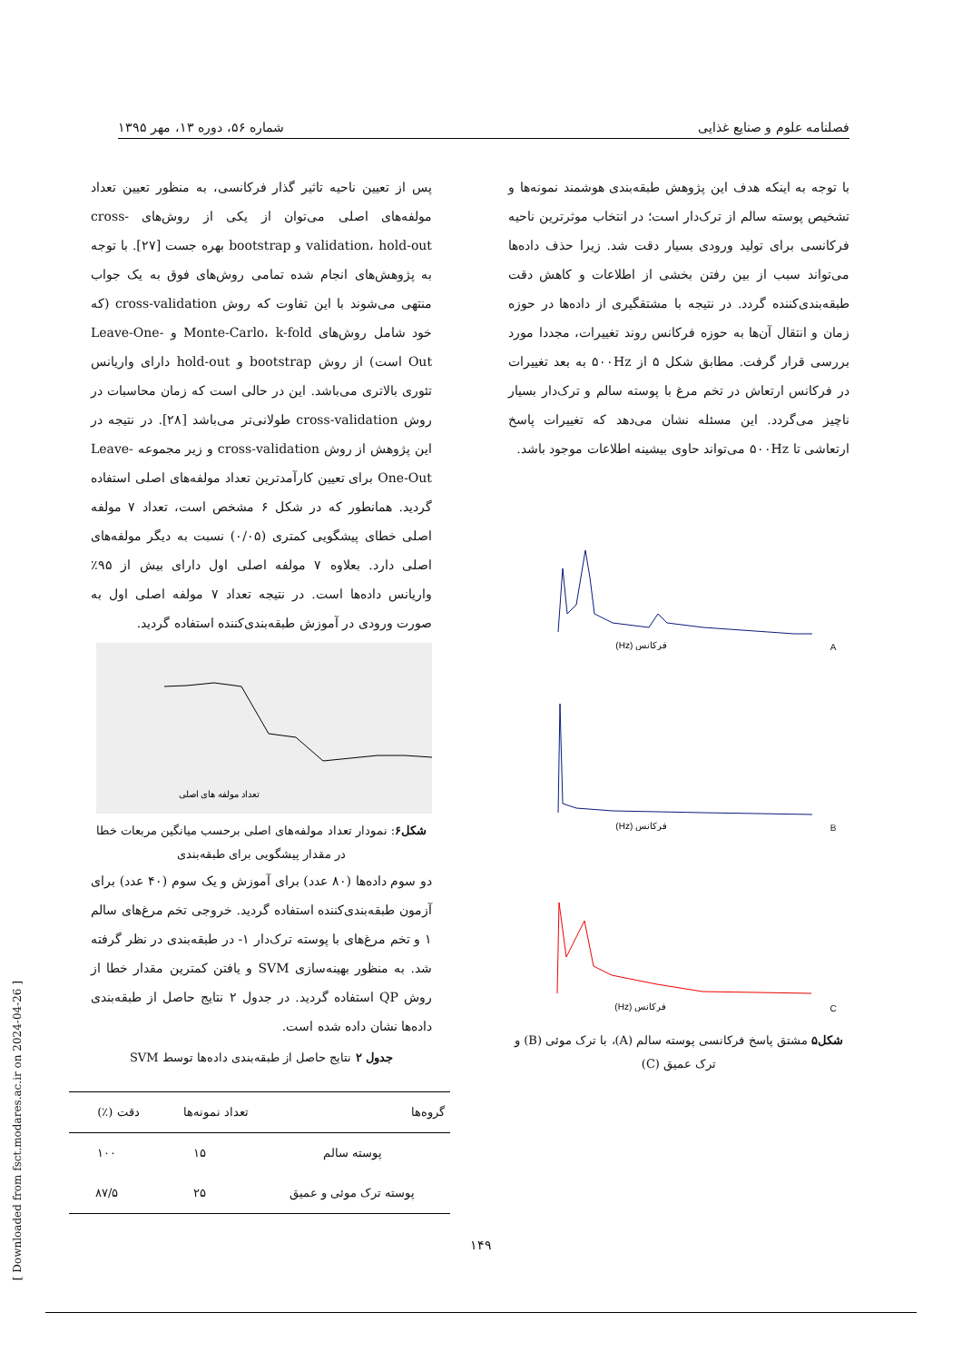فصلنامه علوم و صنایع غذایی شماره ۵۶، دوره ۱۳، مهر ۱۳۹۵
با توجه به اینکه هدف این پژوهش طبقه‌بندی هوشمند نمونه‌ها و تشخیص پوسته سالم از ترک‌دار است؛ در انتخاب موثرترین ناحیه فرکانسی برای تولید ورودی بسیار دقت شد. زیرا حذف داده‌ها می‌تواند سبب از بین رفتن بخشی از اطلاعات و کاهش دقت طبقه‌بندی‌کننده گردد. در نتیجه با مشتقگیری از داده‌ها در حوزه زمان و انتقال آن‌ها به حوزه فرکانس روند تغییرات، مجددا مورد بررسی قرار گرفت. مطابق شکل ۵ از ۵۰۰Hz به بعد تغییرات در فرکانس ارتعاش در تخم مرغ با پوسته سالم و ترک‌دار بسیار ناچیز می‌گردد. این مسئله نشان می‌دهد که تغییرات پاسخ ارتعاشی تا ۵۰۰Hz می‌تواند حاوی بیشینه اطلاعات موجود باشد.
A
فرکانس (Hz)
B
فرکانس (Hz)
C
فرکانس (Hz)
شکل۵ مشتق پاسخ فرکانسی پوسته سالم (A)، با ترک موئی (B) و ترک عمیق (C)
پس از تعیین ناحیه تاثیر گذار فرکانسی، به منظور تعیین تعداد مولفه‌های اصلی می‌توان از یکی از روش‌های cross-validation، hold-out و bootstrap بهره جست [۲۷]. با توجه به پژوهش‌های انجام شده تمامی روش‌های فوق به یک جواب منتهی می‌شوند با این تفاوت که روش cross-validation (که خود شامل روش‌های Monte-Carlo، k-fold و Leave-One-Out است) از روش bootstrap و hold-out دارای واریانس تئوری بالاتری می‌باشد. این در حالی است که زمان محاسبات در روش cross-validation طولانی‌تر می‌باشد [۲۸]. در نتیجه در این پژوهش از روش cross-validation و زیر مجموعه Leave-One-Out برای تعیین کارآمدترین تعداد مولفه‌های اصلی استفاده گردید. همانطور که در شکل ۶ مشخص است، تعداد ۷ مولفه اصلی خطای پیشگویی کمتری (۰/۰۵) نسبت به دیگر مولفه‌های اصلی دارد. بعلاوه ۷ مولفه اصلی اول دارای بیش از ۹۵٪ واریانس داده‌ها است. در نتیجه تعداد ۷ مولفه اصلی اول به صورت ورودی در آموزش طبقه‌بندی‌کننده استفاده گردید.
تعداد مولفه های اصلی
شکل۶: نمودار تعداد مولفه‌های اصلی برحسب میانگین مربعات خطا در مقدار پیشگویی برای طبقه‌بندی
دو سوم داده‌ها (۸۰ عدد) برای آموزش و یک سوم (۴۰ عدد) برای آزمون طبقه‌بندی‌کننده استفاده گردید. خروجی تخم مرغ‌های سالم ۱ و تخم مرغ‌های با پوسته ترک‌دار ۱- در طبقه‌بندی در نظر گرفته شد. به منظور بهینه‌سازی SVM و یافتن کمترین مقدار خطا از روش QP استفاده گردید. در جدول ۲ نتایج حاصل از طبقه‌بندی داده‌ها نشان داده شده است.
جدول ۲ نتایج حاصل از طبقه‌بندی داده‌ها توسط SVM
| گروه‌ها | تعداد نمونه‌ها | دقت (٪) |
| --- | --- | --- |
| پوسته سالم | ۱۵ | ۱۰۰ |
| پوسته ترک موئی و عمیق | ۲۵ | ۸۷/۵ |
[ Downloaded from fsct.modares.ac.ir on 2024-04-26 ]
۱۴۹